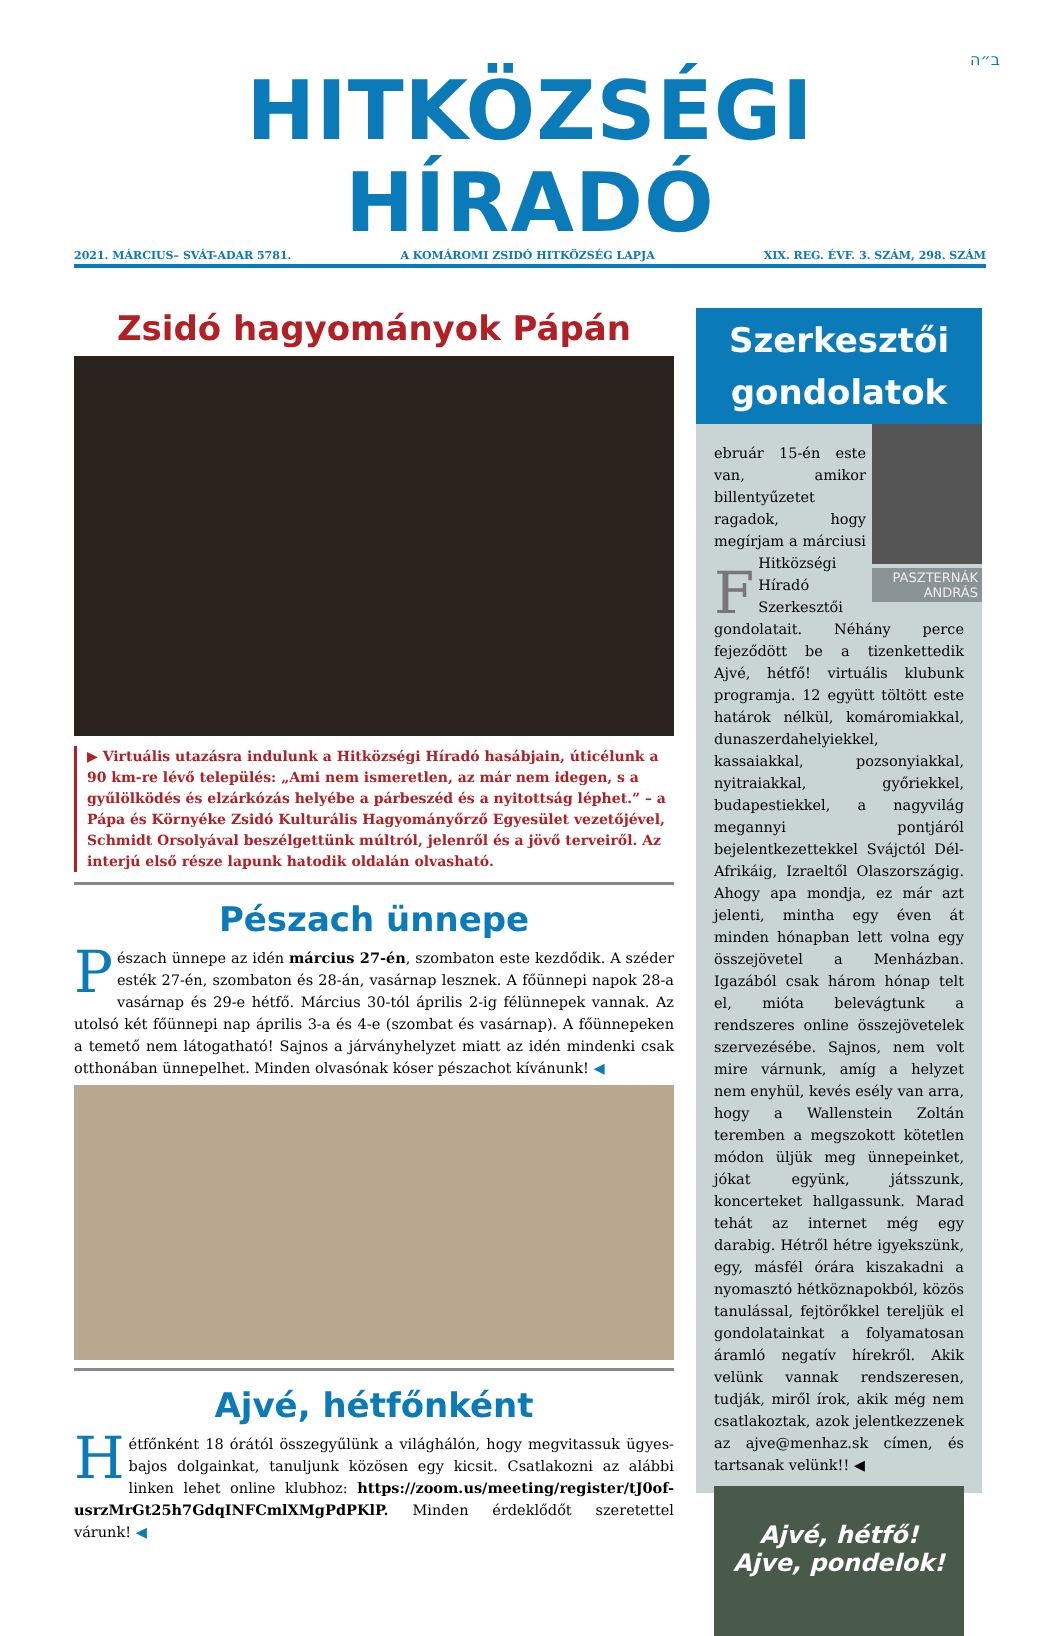ב״ה
HITKÖZSÉGI HÍRADÓ
2021. MÁRCIUS– SVÁT-ADAR 5781. A KOMÁROMI ZSIDÓ HITKÖZSÉG LAPJA XIX. REG. ÉVF. 3. SZÁM, 298. SZÁM
Zsidó hagyományok Pápán
▶ Virtuális utazásra indulunk a Hitközségi Híradó hasábjain, úticélunk a 90 km-re lévő település: „Ami nem ismeretlen, az már nem idegen, s a gyűlölködés és elzárkózás helyébe a párbeszéd és a nyitottság léphet.” – a Pápa és Környéke Zsidó Kulturális Hagyományőrző Egyesület vezetőjével, Schmidt Orsolyával beszélgettünk múltról, jelenről és a jövő terveiről. Az interjú első része lapunk hatodik oldalán olvasható.
Pészach ünnepe
Pészach ünnepe az idén március 27-én, szombaton este kezdődik. A széder esték 27-én, szombaton és 28-án, vasárnap lesznek. A főünnepi napok 28-a vasárnap és 29-e hétfő. Március 30-tól április 2-ig félünnepek vannak. Az utolsó két főünnepi nap április 3-a és 4-e (szombat és vasárnap). A főünnepeken a temető nem látogatható! Sajnos a járványhelyzet miatt az idén mindenki csak otthonában ünnepelhet. Minden olvasónak kóser pészachot kívánunk! ◀
Ajvé, hétfőnként
Hétfőnként 18 órától összegyűlünk a világhálón, hogy megvitassuk ügyes-bajos dolgainkat, tanuljunk közösen egy kicsit. Csatlakozni az alábbi linken lehet online klubhoz: https://zoom.us/meeting/register/tJ0of-usrzMrGt25h7GdqINFCmlXMgPdPKlP. Minden érdeklődőt szeretettel várunk! ◀
Szerkesztői gondolatok
PASZTERNÁK ANDRÁS
Február 15-én este van, amikor billentyűzetet ragadok, hogy megírjam a márciusi Hitközségi Híradó Szerkesztői gondolatait. Néhány perce fejeződött be a tizenkettedik Ajvé, hétfő! virtuális klubunk programja. 12 együtt töltött este határok nélkül, komáromiakkal, dunaszerdahelyiekkel, kassaiakkal, pozsonyiakkal, nyitraiakkal, győriekkel, budapestiekkel, a nagyvilág megannyi pontjáról bejelentkezettekkel Svájctól Dél-Afrikáig, Izraeltől Olaszországig. Ahogy apa mondja, ez már azt jelenti, mintha egy éven át minden hónapban lett volna egy összejövetel a Menházban. Igazából csak három hónap telt el, mióta belevágtunk a rendszeres online összejövetelek szervezésébe. Sajnos, nem volt mire várnunk, amíg a helyzet nem enyhül, kevés esély van arra, hogy a Wallenstein Zoltán teremben a megszokott kötetlen módon üljük meg ünnepeinket, jókat együnk, játsszunk, koncerteket hallgassunk. Marad tehát az internet még egy darabig. Hétről hétre igyekszünk, egy, másfél órára kiszakadni a nyomasztó hétköznapokból, közös tanulással, fejtörőkkel tereljük el gondolatainkat a folyamatosan áramló negatív hírekről. Akik velünk vannak rendszeresen, tudják, miről írok, akik még nem csatlakoztak, azok jelentkezzenek az ajve@menhaz.sk címen, és tartsanak velünk!! ◀
Ajvé, hétfő!
Ajve, pondelok!